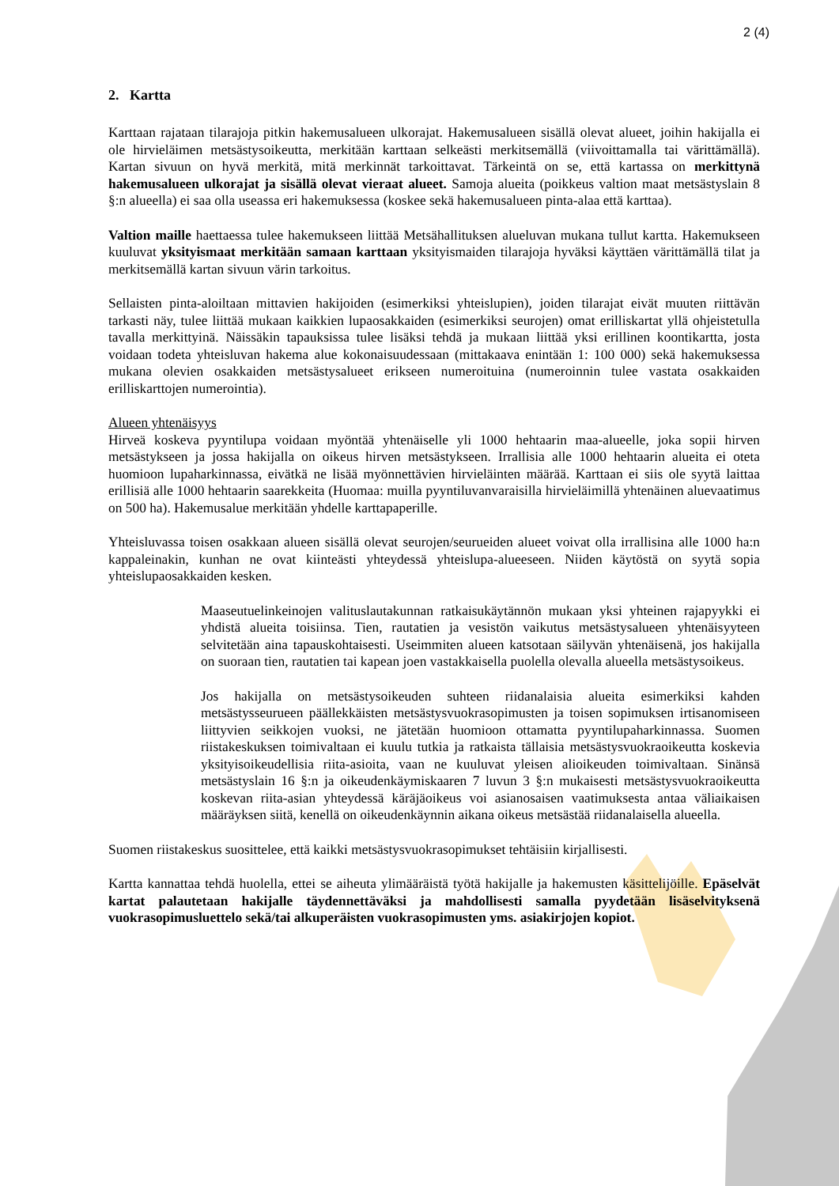2 (4)
2. Kartta
Karttaan rajataan tilarajoja pitkin hakemusalueen ulkorajat. Hakemusalueen sisällä olevat alueet, joihin hakijalla ei ole hirvieläimen metsästysoikeutta, merkitään karttaan selkeästi merkitsemällä (viivoittamalla tai värittämällä). Kartan sivuun on hyvä merkitä, mitä merkinnät tarkoittavat. Tärkeintä on se, että kartassa on merkittynä hakemusalueen ulkorajat ja sisällä olevat vieraat alueet. Samoja alueita (poikkeus valtion maat metsästyslain 8 §:n alueella) ei saa olla useassa eri hakemuksessa (koskee sekä hakemusalueen pinta-alaa että karttaa).
Valtion maille haettaessa tulee hakemukseen liittää Metsähallituksen alueluvan mukana tullut kartta. Hakemukseen kuuluvat yksityismaat merkitään samaan karttaan yksityismaiden tilarajoja hyväksi käyttäen värittämällä tilat ja merkitsemällä kartan sivuun värin tarkoitus.
Sellaisten pinta-aloiltaan mittavien hakijoiden (esimerkiksi yhteislupien), joiden tilarajat eivät muuten riittävän tarkasti näy, tulee liittää mukaan kaikkien lupaosakkaiden (esimerkiksi seurojen) omat erilliskartat yllä ohjeistetulla tavalla merkittyinä. Näissäkin tapauksissa tulee lisäksi tehdä ja mukaan liittää yksi erillinen koontikartta, josta voidaan todeta yhteisluvan hakema alue kokonaisuudessaan (mittakaava enintään 1: 100 000) sekä hakemuksessa mukana olevien osakkaiden metsästysalueet erikseen numeroituina (numeroinnin tulee vastata osakkaiden erilliskarttojen numerointia).
Alueen yhtenäisyys
Hirveä koskeva pyyntilupa voidaan myöntää yhtenäiselle yli 1000 hehtaarin maa-alueelle, joka sopii hirven metsästykseen ja jossa hakijalla on oikeus hirven metsästykseen. Irrallisia alle 1000 hehtaarin alueita ei oteta huomioon lupaharkinnassa, eivätkä ne lisää myönnettävien hirvieläinten määrää. Karttaan ei siis ole syytä laittaa erillisiä alle 1000 hehtaarin saarekkeita (Huomaa: muilla pyyntiluvanvaraisilla hirvieläimillä yhtenäinen aluevaatimus on 500 ha). Hakemusalue merkitään yhdelle karttapaperille.
Yhteisluvassa toisen osakkaan alueen sisällä olevat seurojen/seurueiden alueet voivat olla irrallisina alle 1000 ha:n kappaleinakin, kunhan ne ovat kiinteästi yhteydessä yhteislupa-alueeseen. Niiden käytöstä on syytä sopia yhteislupaosakkaiden kesken.
Maaseutuelinkeinojen valituslautakunnan ratkaisukäytännön mukaan yksi yhteinen rajapyykki ei yhdistä alueita toisiinsa. Tien, rautatien ja vesistön vaikutus metsästysalueen yhtenäisyyteen selvitetään aina tapauskohtaisesti. Useimmiten alueen katsotaan säilyvän yhtenäisenä, jos hakijalla on suoraan tien, rautatien tai kapean joen vastakkaisella puolella olevalla alueella metsästysoikeus.
Jos hakijalla on metsästysoikeuden suhteen riidanalaisia alueita esimerkiksi kahden metsästysseurueen päällekkäisten metsästysvuokrasopimusten ja toisen sopimuksen irtisanomiseen liittyvien seikkojen vuoksi, ne jätetään huomioon ottamatta pyyntilupaharkinnassa. Suomen riistakeskuksen toimivaltaan ei kuulu tutkia ja ratkaista tällaisia metsästysvuokraoikeutta koskevia yksityisoikeudellisia riita-asioita, vaan ne kuuluvat yleisen alioikeuden toimivaltaan. Sinänsä metsästyslain 16 §:n ja oikeudenkäymiskaaren 7 luvun 3 §:n mukaisesti metsästysvuokraoikeutta koskevan riita-asian yhteydessä käräjäoikeus voi asianosaisen vaatimuksesta antaa väliaikaisen määräyksen siitä, kenellä on oikeudenkäynnin aikana oikeus metsästää riidanalaisella alueella.
Suomen riistakeskus suosittelee, että kaikki metsästysvuokrasopimukset tehtäisiin kirjallisesti.
Kartta kannattaa tehdä huolella, ettei se aiheuta ylimääräistä työtä hakijalle ja hakemusten käsittelijöille. Epäselvät kartat palautetaan hakijalle täydennettäväksi ja mahdollisesti samalla pyydetään lisäselvityksenä vuokrasopimusluettelo sekä/tai alkuperäisten vuokrasopimusten yms. asiakirjojen kopiot.